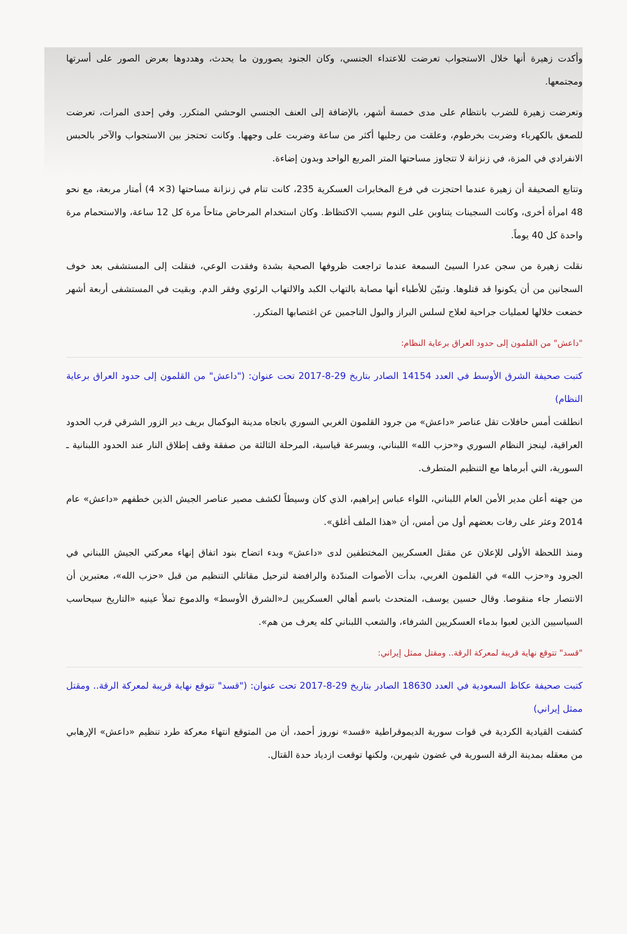وأكدت زهيرة أنها خلال الاستجواب تعرضت للاعتداء الجنسي، وكان الجنود يصورون ما يحدث، وهددوها بعرض الصور على أسرتها ومجتمعها.
وتعرضت زهيرة للضرب بانتظام على مدى خمسة أشهر، بالإضافة إلى العنف الجنسي الوحشي المتكرر. وفي إحدى المرات، تعرضت للصعق بالكهرباء وضربت بخرطوم، وعلقت من رجليها أكثر من ساعة وضربت على وجهها. وكانت تحتجز بين الاستجواب والآخر بالحبس الانفرادي في المزة، في زنزانة لا تتجاوز مساحتها المتر المربع الواحد وبدون إضاءة.
وتتابع الصحيفة أن زهيرة عندما احتجزت في فرع المخابرات العسكرية 235، كانت تنام في زنزانة مساحتها (3× 4) أمتار مربعة، مع نحو 48 امرأة أخرى، وكانت السجينات يتناوبن على النوم بسبب الاكتظاظ. وكان استخدام المرحاض متاحاً مرة كل 12 ساعة، والاستحمام مرة واحدة كل 40 يوماً.
نقلت زهيرة من سجن عدرا السيئ السمعة عندما تراجعت ظروفها الصحية بشدة وفقدت الوعي، فنقلت إلى المستشفى بعد خوف السجانين من أن يكونوا قد قتلوها. وتبيّن للأطباء أنها مصابة بالتهاب الكبد والالتهاب الرئوي وفقر الدم. وبقيت في المستشفى أربعة أشهر خضعت خلالها لعمليات جراحية لعلاج لسلس البراز والبول الناجمين عن اغتصابها المتكرر.
"داعش" من القلمون إلى حدود العراق برعاية النظام:
كتبت صحيفة الشرق الأوسط في العدد 14154 الصادر بتاريخ 29-8-2017 تحت عنوان: ("داعش" من القلمون إلى حدود العراق برعاية النظام)
انطلقت أمس حافلات تقل عناصر «داعش» من جرود القلمون الغربي السوري باتجاه مدينة البوكمال بريف دير الزور الشرقي قرب الحدود العراقية، لينجز النظام السوري و«حزب الله» اللبناني، وبسرعة قياسية، المرحلة الثالثة من صفقة وقف إطلاق النار عند الحدود اللبنانية ـ السورية، التي أبرماها مع التنظيم المتطرف.
من جهته أعلن مدير الأمن العام اللبناني، اللواء عباس إبراهيم، الذي كان وسيطاً لكشف مصير عناصر الجيش الذين خطفهم «داعش» عام 2014 وعثر على رفات بعضهم أول من أمس، أن «هذا الملف أغلق».
ومنذ اللحظة الأولى للإعلان عن مقتل العسكريين المختطفين لدى «داعش» وبدء اتضاح بنود اتفاق إنهاء معركتي الجيش اللبناني في الجرود و«حزب الله» في القلمون الغربي، بدأت الأصوات المندّدة والرافضة لترحيل مقاتلي التنظيم من قبل «حزب الله»، معتبرين أن الانتصار جاء منقوصا. وقال حسين يوسف، المتحدث باسم أهالي العسكريين لـ«الشرق الأوسط» والدموع تملأ عينيه «التاريخ سيحاسب السياسيين الذين لعبوا بدماء العسكريين الشرفاء، والشعب اللبناني كله يعرف من هم».
"قسد" تتوقع نهاية قريبة لمعركة الرقة.. ومقتل ممثل إيراني:
كتبت صحيفة عكاظ السعودية في العدد 18630 الصادر بتاريخ 29-8-2017 تحت عنوان: ("قسد" تتوقع نهاية قريبة لمعركة الرقة.. ومقتل ممثل إيراني)
كشفت القيادية الكردية في قوات سورية الديموقراطية «قسد» نوروز أحمد، أن من المتوقع انتهاء معركة طرد تنظيم «داعش» الإرهابي من معقله بمدينة الرقة السورية في غضون شهرين، ولكنها توقعت ازدياد حدة القتال.